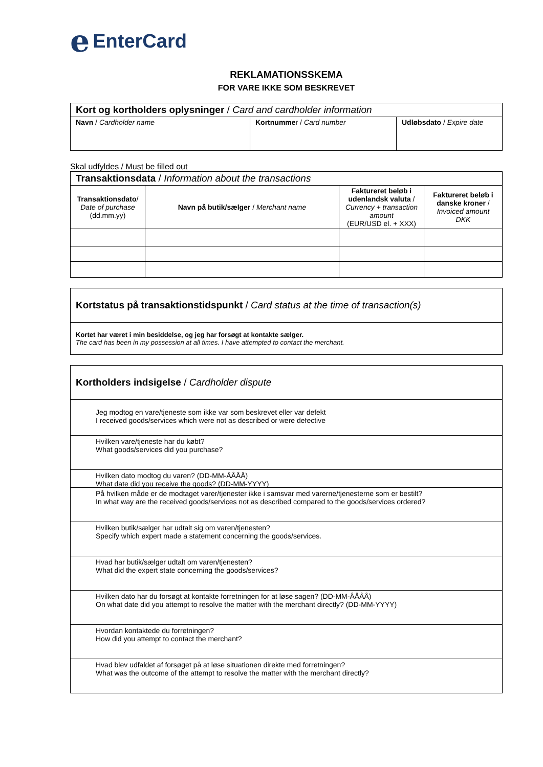e EnterCard
REKLAMATIONSSKEMA
FOR VARE IKKE SOM BESKREVET
| Kort og kortholders oplysninger / Card and cardholder information | | |
| Navn / Cardholder name | Kortnumme r / Card number | Udløbsdato / Expire date |
Skal udfyldes / Must be filled out
| Transaktionsdata / Information about the transactions | | | |
| Transaktionsdato / Date of purchase (dd.mm.yy) | Navn på butik/sælger / Merchant name | Faktureret beløb i udenlandsk valuta / Currency + transaction amount (EUR/USD el. + XXX) | Faktureret beløb i danske kroner / Invoiced amount DKK |
Kortstatus på transaktionstidspunkt / Card status at the time of transaction(s)
Kortet har været i min besiddelse, og jeg har forsøgt at kontakte sælger.
The card has been in my possession at all times. I have attempted to contact the merchant.
Kortholders indsigelse / Cardholder dispute
Jeg modtog en vare/tjeneste som ikke var som beskrevet eller var defekt
I received goods/services which were not as described or were defective
Hvilken vare/tjeneste har du købt?
What goods/services did you purchase?
Hvilken dato modtog du varen? (DD-MM-ÅÅÅÅ)
What date did you receive the goods? (DD-MM-YYYY)
På hvilken måde er de modtaget varer/tjenester ikke i samsvar med varerne/tjenesterne som er bestilt?
In what way are the received goods/services not as described compared to the goods/services ordered?
Hvilken butik/sælger har udtalt sig om varen/tjenesten?
Specify which expert made a statement concerning the goods/services.
Hvad har butik/sælger udtalt om varen/tjenesten?
What did the expert state concerning the goods/services?
Hvilken dato har du forsøgt at kontakte forretningen for at løse sagen? (DD-MM-ÅÅÅÅ)
On what date did you attempt to resolve the matter with the merchant directly? (DD-MM-YYYY)
Hvordan kontaktede du forretningen?
How did you attempt to contact the merchant?
Hvad blev udfaldet af forsøget på at løse situationen direkte med forretningen?
What was the outcome of the attempt to resolve the matter with the merchant directly?